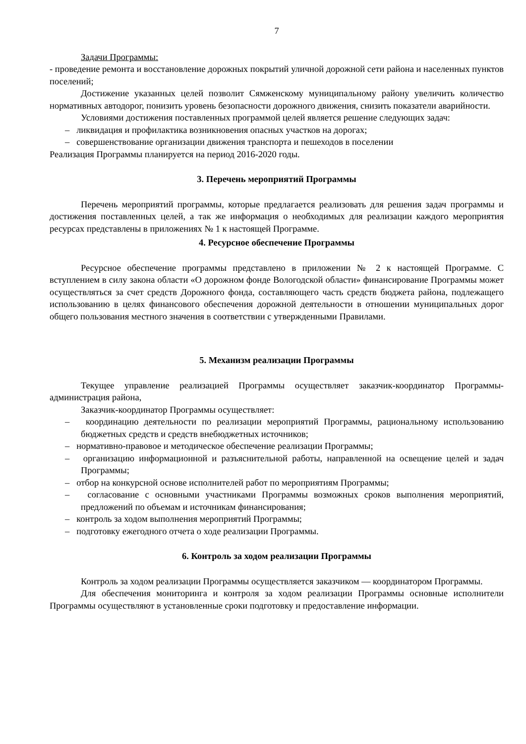7
Задачи Программы:
- проведение ремонта и восстановление дорожных покрытий уличной дорожной сети района и населенных пунктов поселений;
Достижение указанных целей позволит Сямженскому муниципальному району увеличить количество нормативных автодорог, понизить уровень безопасности дорожного движения, снизить показатели аварийности.
Условиями достижения поставленных программой целей является решение следующих задач:
– ликвидация и профилактика возникновения опасных участков на дорогах;
– совершенствование организации движения транспорта и пешеходов в поселении
Реализация Программы планируется на период 2016-2020 годы.
3. Перечень мероприятий Программы
Перечень мероприятий программы, которые предлагается реализовать для решения задач программы и достижения поставленных целей, а так же информация о необходимых для реализации каждого мероприятия ресурсах представлены в приложениях № 1 к настоящей Программе.
4. Ресурсное обеспечение Программы
Ресурсное обеспечение программы представлено в приложении № 2 к настоящей Программе. С вступлением в силу закона области «О дорожном фонде Вологодской области» финансирование Программы может осуществляться за счет средств Дорожного фонда, составляющего часть средств бюджета района, подлежащего использованию в целях финансового обеспечения дорожной деятельности в отношении муниципальных дорог общего пользования местного значения в соответствии с утвержденными Правилами.
5. Механизм реализации Программы
Текущее управление реализацией Программы осуществляет заказчик-координатор Программы- администрация района,
Заказчик-координатор Программы осуществляет:
– координацию деятельности по реализации мероприятий Программы, рациональному использованию бюджетных средств и средств внебюджетных источников;
– нормативно-правовое и методическое обеспечение реализации Программы;
– организацию информационной и разъяснительной работы, направленной на освещение целей и задач Программы;
– отбор на конкурсной основе исполнителей работ по мероприятиям Программы;
– согласование с основными участниками Программы возможных сроков выполнения мероприятий, предложений по объемам и источникам финансирования;
– контроль за ходом выполнения мероприятий Программы;
– подготовку ежегодного отчета о ходе реализации Программы.
6. Контроль за ходом реализации Программы
Контроль за ходом реализации Программы осуществляется заказчиком — координатором Программы.
Для обеспечения мониторинга и контроля за ходом реализации Программы основные исполнители Программы осуществляют в установленные сроки подготовку и предоставление информации.